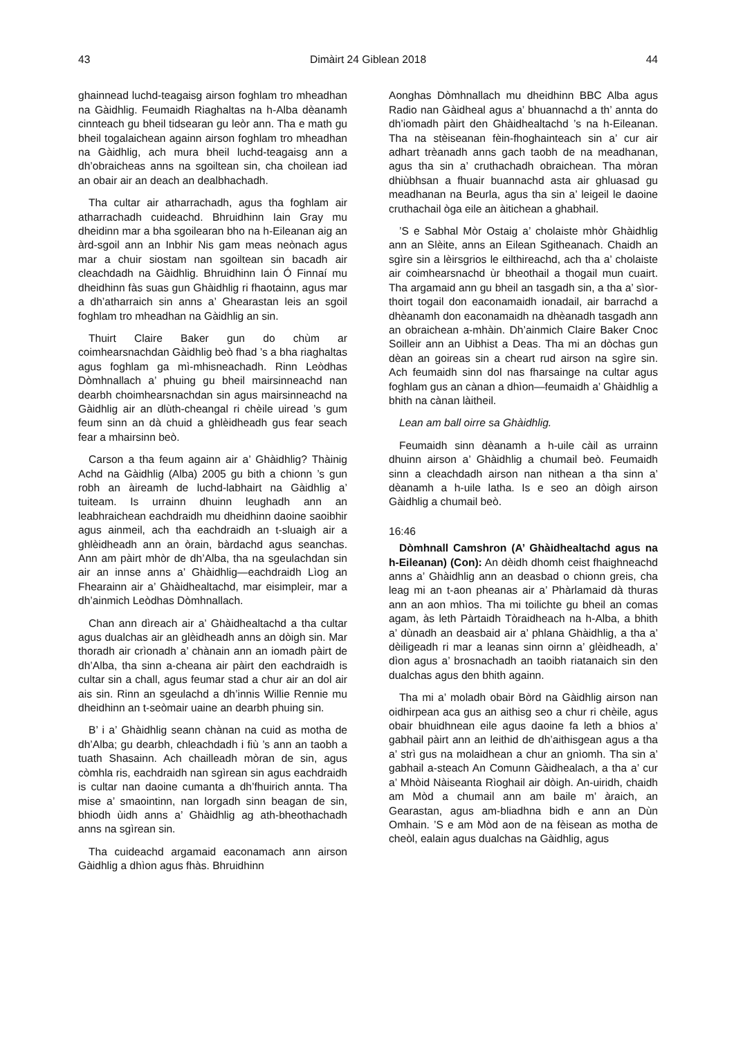43 Dimàirt 24 Giblean 2018 44
ghainnead luchd-teagaisg airson foghlam tro mheadhan na Gàidhlig. Feumaidh Riaghaltas na h-Alba dèanamh cinnteach gu bheil tidsearan gu leòr ann. Tha e math gu bheil togalaichean againn airson foghlam tro mheadhan na Gàidhlig, ach mura bheil luchd-teagaisg ann a dh’obraicheas anns na sgoiltean sin, cha choilean iad an obair air an deach an dealbhachadh.
Tha cultar air atharrachadh, agus tha foghlam air atharrachadh cuideachd. Bhruidhinn Iain Gray mu dheidinn mar a bha sgoilearan bho na h-Eileanan aig an àrd-sgoil ann an Inbhir Nis gam meas neònach agus mar a chuir siostam nan sgoiltean sin bacadh air cleachdadh na Gàidhlig. Bhruidhinn Iain Ó Finnaí mu dheidhinn fàs suas gun Ghàidhlig ri fhaotainn, agus mar a dh’atharraich sin anns a’ Ghearastan leis an sgoil foghlam tro mheadhan na Gàidhlig an sin.
Thuirt Claire Baker gun do chùm ar coimhearsnachdan Gàidhlig beò fhad ’s a bha riaghaltas agus foghlam ga mì-mhisneachadh. Rinn Leòdhas Dòmhnallach a’ phuing gu bheil mairsinneachd nan dearbh choimhearsnachdan sin agus mairsinneachd na Gàidhlig air an dlùth-cheangal ri chèile uiread ’s gum feum sinn an dà chuid a ghlèidheadh gus fear seach fear a mhairsinn beò.
Carson a tha feum againn air a’ Ghàidhlig? Thàinig Achd na Gàidhlig (Alba) 2005 gu bith a chionn ’s gun robh an àireamh de luchd-labhairt na Gàidhlig a’ tuiteam. Is urrainn dhuinn leughadh ann an leabhraichean eachdraidh mu dheidhinn daoine saoibhir agus ainmeil, ach tha eachdraidh an t-sluaigh air a ghlèidheadh ann an òrain, bàrdachd agus seanchas. Ann am pàirt mhòr de dh’Alba, tha na sgeulachdan sin air an innse anns a’ Ghàidhlig—eachdraidh Lìog an Fhearainn air a’ Ghàidhealtachd, mar eisimpleir, mar a dh’ainmich Leòdhas Dòmhnallach.
Chan ann dìreach air a’ Ghàidhealtachd a tha cultar agus dualchas air an glèidheadh anns an dòigh sin. Mar thoradh air crìonadh a’ chànain ann an iomadh pàirt de dh’Alba, tha sinn a-cheana air pàirt den eachdraidh is cultar sin a chall, agus feumar stad a chur air an dol air ais sin. Rinn an sgeulachd a dh’innis Willie Rennie mu dheidhinn an t-seòmair uaine an dearbh phuing sin.
B’ i a’ Ghàidhlig seann chànan na cuid as motha de dh’Alba; gu dearbh, chleachdadh i fiù ’s ann an taobh a tuath Shasainn. Ach chailleadh mòran de sin, agus còmhla ris, eachdraidh nan sgìrean sin agus eachdraidh is cultar nan daoine cumanta a dh’fhuirich annta. Tha mise a’ smaointinn, nan lorgadh sinn beagan de sin, bhiodh ùidh anns a’ Ghàidhlig ag ath-bheothachadh anns na sgìrean sin.
Tha cuideachd argamaid eaconamach ann airson Gàidhlig a dhìon agus fhàs. Bhruidhinn
Aonghas Dòmhnallach mu dheidhinn BBC Alba agus Radio nan Gàidheal agus a’ bhuannachd a th’ annta do dh’iomadh pàirt den Ghàidhealtachd ’s na h-Eileanan. Tha na stèiseanan fèin-fhoghainteach sin a’ cur air adhart trèanadh anns gach taobh de na meadhanan, agus tha sin a’ cruthachadh obraichean. Tha mòran dhiùbhsan a fhuair buannachd asta air ghluasad gu meadhanan na Beurla, agus tha sin a’ leigeil le daoine cruthachail òga eile an àitichean a ghabhail.
’S e Sabhal Mòr Ostaig a’ cholaiste mhòr Ghàidhlig ann an Slèite, anns an Eilean Sgitheanach. Chaidh an sgìre sin a lèirsgrios le eilthireachd, ach tha a’ cholaiste air coimhearsnachd ùr bheothail a thogail mun cuairt. Tha argamaid ann gu bheil an tasgadh sin, a tha a’ sìor-thoirt togail don eaconamaidh ionadail, air barrachd a dhèanamh don eaconamaidh na dhèanadh tasgadh ann an obraichean a-mhàin. Dh’ainmich Claire Baker Cnoc Soilleir ann an Uibhist a Deas. Tha mi an dòchas gun dèan an goireas sin a cheart rud airson na sgìre sin. Ach feumaidh sinn dol nas fharsainge na cultar agus foghlam gus an cànan a dhìon—feumaidh a’ Ghàidhlig a bhith na cànan làitheil.
Lean am ball oirre sa Ghàidhlig.
Feumaidh sinn dèanamh a h-uile càil as urrainn dhuinn airson a’ Ghàidhlig a chumail beò. Feumaidh sinn a cleachdadh airson nan nithean a tha sinn a’ dèanamh a h-uile latha. Is e seo an dòigh airson Gàidhlig a chumail beò.
16:46
Dòmhnall Camshron (A’ Ghàidhealtachd agus na h-Eileanan) (Con): An dèidh dhomh ceist fhaighneachd anns a’ Ghàidhlig ann an deasbad o chionn greis, cha leag mi an t-aon pheanas air a’ Phàrlamaid dà thuras ann an aon mhìos. Tha mi toilichte gu bheil an comas agam, às leth Pàrtaidh Tòraidheach na h-Alba, a bhith a’ dùnadh an deasbaid air a’ phlana Ghàidhlig, a tha a’ dèiligeadh ri mar a leanas sinn oirnn a’ glèidheadh, a’ dìon agus a’ brosnachadh an taoibh riatanaich sin den dualchas agus den bhith againn.
Tha mi a’ moladh obair Bòrd na Gàidhlig airson nan oidhirpean aca gus an aithisg seo a chur ri chèile, agus obair bhuidhnean eile agus daoine fa leth a bhios a’ gabhail pàirt ann an leithid de dh’aithisgean agus a tha a’ strì gus na molaidhean a chur an gnìomh. Tha sin a’ gabhail a-steach An Comunn Gàidhealach, a tha a’ cur a’ Mhòid Nàiseanta Rìoghail air dòigh. An-uiridh, chaidh am Mòd a chumail ann am baile m’ àraich, an Gearastan, agus am-bliadhna bidh e ann an Dùn Omhain. ’S e am Mòd aon de na fèisean as motha de cheòl, ealain agus dualchas na Gàidhlig, agus